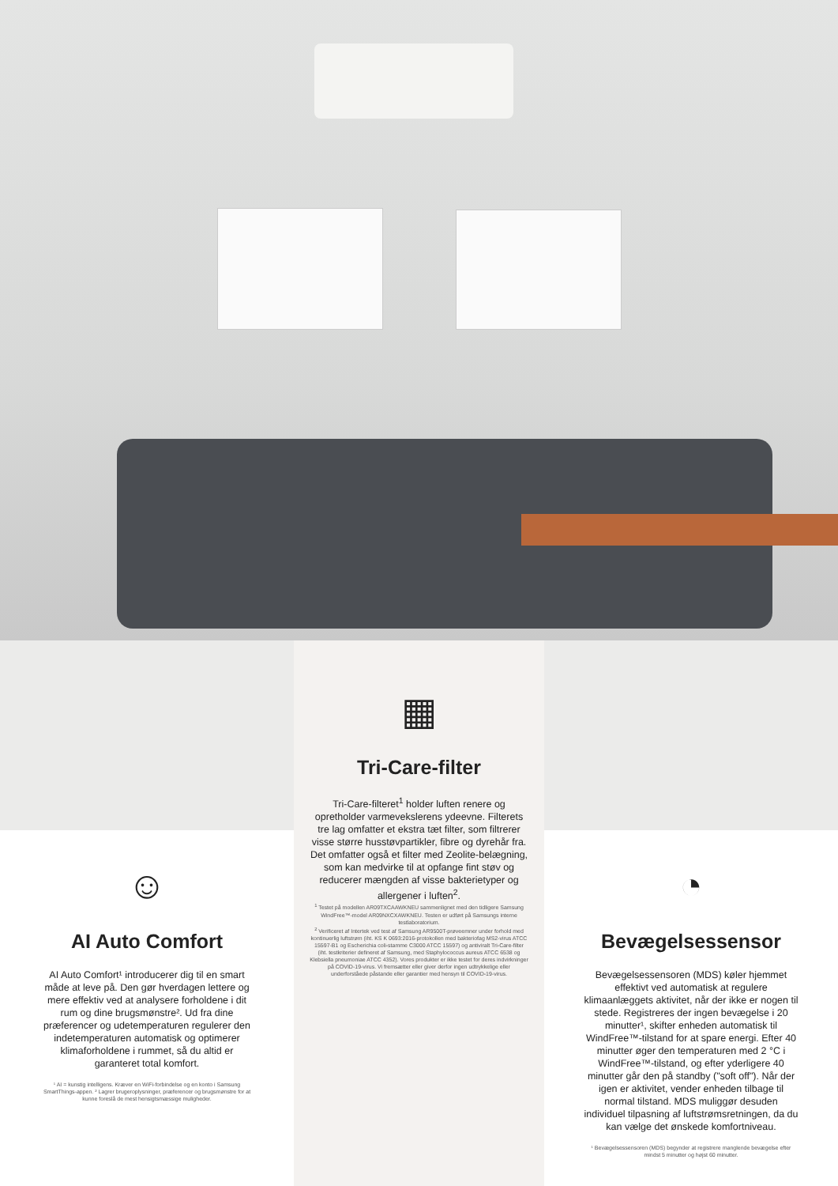☺
AI Auto Comfort
AI Auto Comfort¹ introducerer dig til en smart måde at leve på. Den gør hverdagen lettere og mere effektiv ved at analysere forholdene i dit rum og dine brugsmønstre². Ud fra dine præferencer og udetemperaturen regulerer den indetemperaturen automatisk og optimerer klimaforholdene i rummet, så du altid er garanteret total komfort.
¹ AI = kunstig intelligens. Kræver en WiFi-forbindelse og en konto i Samsung SmartThings-appen. ² Lagrer brugeroplysninger, præferencer og brugsmønstre for at kunne foreslå de mest hensigtsmæssige muligheder.
▦
Tri-Care-filter
Tri-Care-filteret<sup>1</sup> holder luften renere og opretholder varmevekslerens ydeevne. Filterets tre lag omfatter et ekstra tæt filter, som filtrerer visse større husstøvpartikler, fibre og dyrehår fra. Det omfatter også et filter med Zeolite-belægning, som kan medvirke til at opfange fint støv og reducerer mængden af visse bakterietyper og allergener i luften<sup>2</sup>.
<sup>1</sup> Testet på modellen AR09TXCAAWKNEU sammenlignet med den tidligere Samsung WindFree™-model AR09NXCXAWKNEU. Testen er udført på Samsungs interne testlaboratorium.
<sup>2</sup> Verificeret af Intertek ved test af Samsung AR9500T-prøveemner under forhold med kontinuerlig luftstrøm (iht. KS K 0693:2016-protokollen med bakteriofag MS2-virus ATCC 15597-B1 og Escherichia coli-stamme C3000 ATCC 15597) og antiviralt Tri-Care-filter (iht. testkriterier defineret af Samsung, med Staphylococcus aureus ATCC 6538 og Klebsiella pneumoniae ATCC 4352). Vores produkter er ikke testet for deres indvirkninger på COVID-19-virus. Vi fremsætter eller giver derfor ingen udtrykkelige eller underforståede påstande eller garantier med hensyn til COVID-19-virus.
◔
Bevægelsessensor
Bevægelsessensoren (MDS) køler hjemmet effektivt ved automatisk at regulere klimaanlæggets aktivitet, når der ikke er nogen til stede. Registreres der ingen bevægelse i 20 minutter¹, skifter enheden automatisk til WindFree™-tilstand for at spare energi. Efter 40 minutter øger den temperaturen med 2 °C i WindFree™-tilstand, og efter yderligere 40 minutter går den på standby ("soft off"). Når der igen er aktivitet, vender enheden tilbage til normal tilstand. MDS muliggør desuden individuel tilpasning af luftstrømsretningen, da du kan vælge det ønskede komfortniveau.
¹ Bevægelsessensoren (MDS) begynder at registrere manglende bevægelse efter mindst 5 minutter og højst 60 minutter.